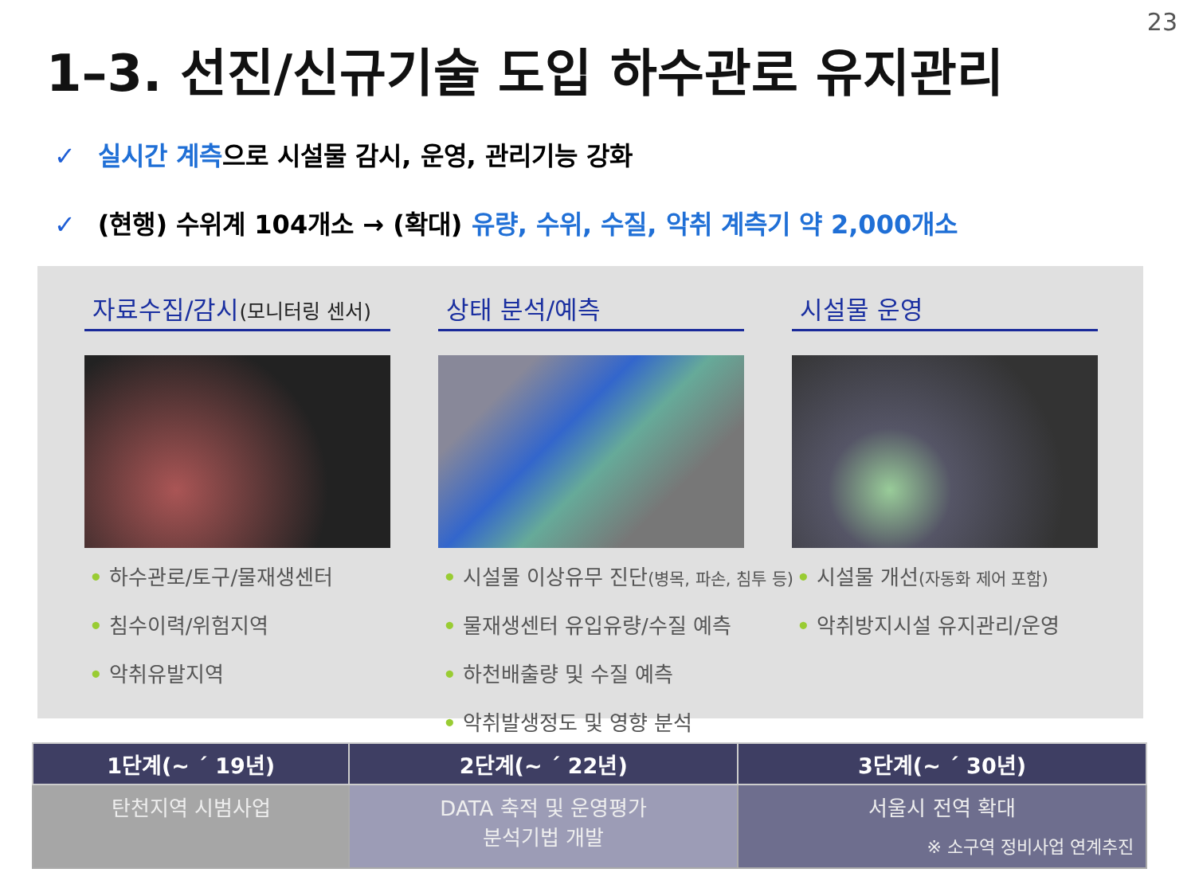23
1–3. 선진/신규기술 도입 하수관로 유지관리
✓ 실시간 계측으로 시설물 감시, 운영, 관리기능 강화
✓ (현행) 수위계 104개소 → (확대) 유량, 수위, 수질, 악취 계측기 약 2,000개소
자료수집/감시(모니터링 센서)
• 하수관로/토구/물재생센터
• 침수이력/위험지역
• 악취유발지역
상태 분석/예측
• 시설물 이상유무 진단(병목, 파손, 침투 등)
• 물재생센터 유입유량/수질 예측
• 하천배출량 및 수질 예측
• 악취발생정도 및 영향 분석
시설물 운영
• 시설물 개선(자동화 제어 포함)
• 악취방지시설 유지관리/운영
| 1단계(~ ´ 19년) | 2단계(~ ´ 22년) | 3단계(~ ´ 30년) |
| --- | --- | --- |
| 탄천지역 시범사업 | DATA 축적 및 운영평가 분석기법 개발 | 서울시 전역 확대 ※ 소구역 정비사업 연계추진 |